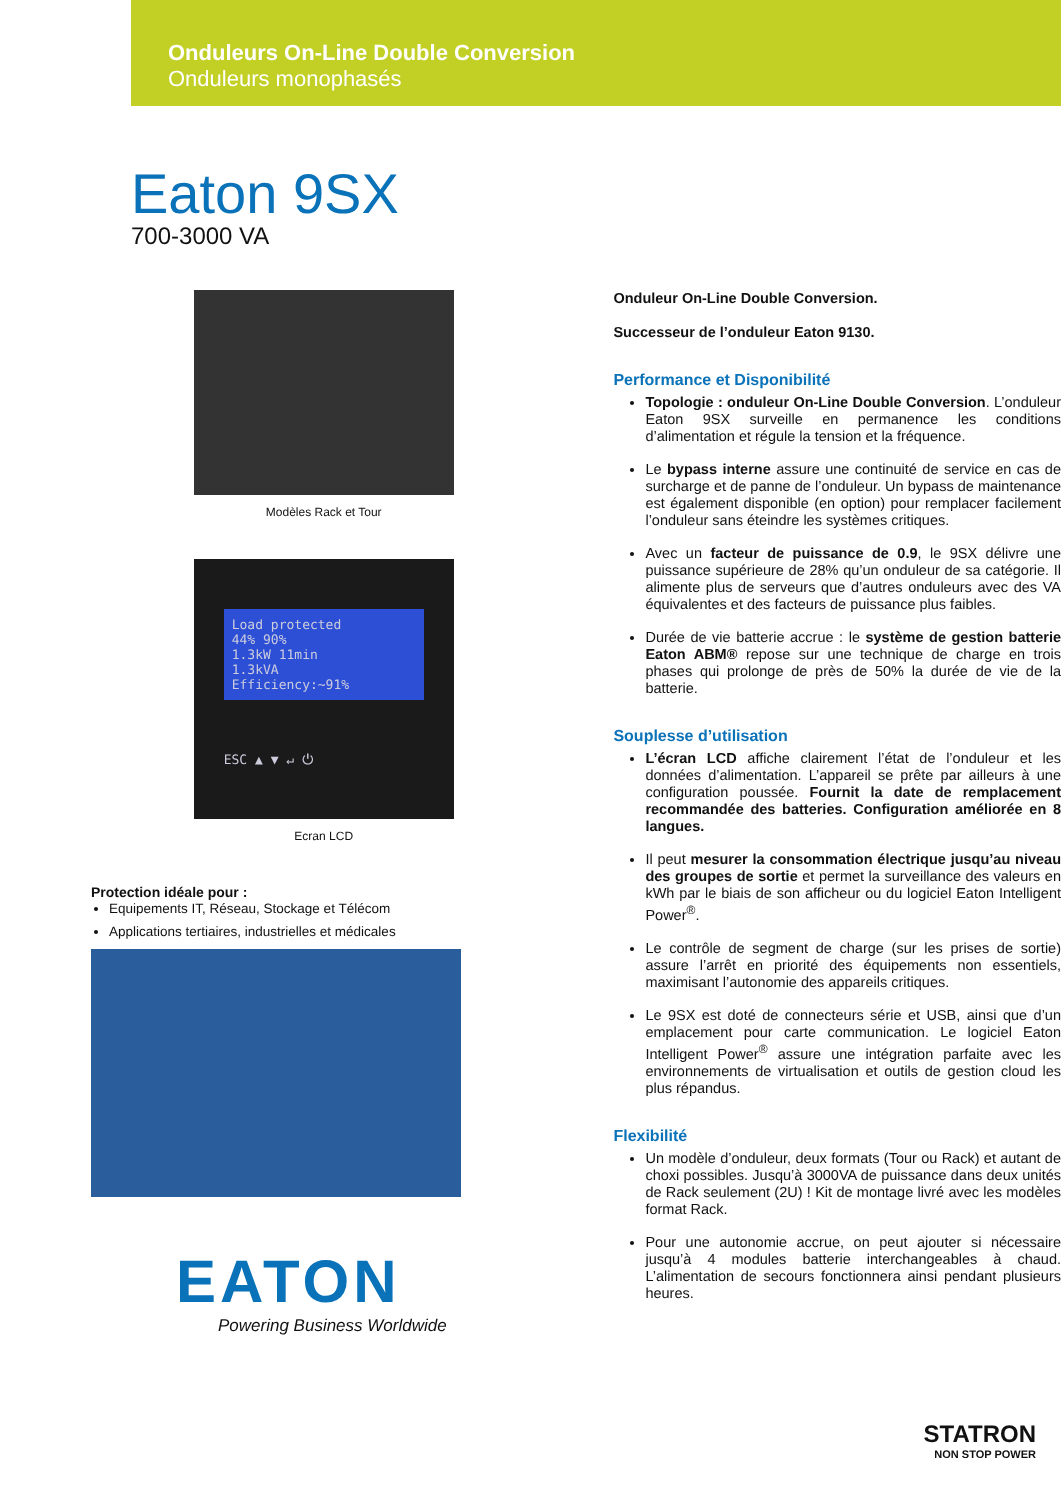Onduleurs On-Line Double Conversion
Onduleurs monophasés
Eaton 9SX
700-3000 VA
Modèles Rack et Tour
Load protected
44% 90%
1.3kW 11min
1.3kVA
Efficiency:~91%
ESC ▲ ▼ ↵ ⏻
Ecran LCD
Protection idéale pour :
Equipements IT, Réseau, Stockage et Télécom
Applications tertiaires, industrielles et médicales
EATON
Powering Business Worldwide
Onduleur On-Line Double Conversion.
Successeur de l’onduleur Eaton 9130.
Performance et Disponibilité
Topologie : onduleur On-Line Double Conversion. L’onduleur Eaton 9SX surveille en permanence les conditions d’alimentation et régule la tension et la fréquence.
Le bypass interne assure une continuité de service en cas de surcharge et de panne de l’onduleur. Un bypass de maintenance est également disponible (en option) pour remplacer facilement l’onduleur sans éteindre les systèmes critiques.
Avec un facteur de puissance de 0.9, le 9SX délivre une puissance supérieure de 28% qu’un onduleur de sa catégorie. Il alimente plus de serveurs que d’autres onduleurs avec des VA équivalentes et des facteurs de puissance plus faibles.
Durée de vie batterie accrue : le système de gestion batterie Eaton ABM® repose sur une technique de charge en trois phases qui prolonge de près de 50% la durée de vie de la batterie.
Souplesse d’utilisation
L’écran LCD affiche clairement l’état de l’onduleur et les données d’alimentation. L’appareil se prête par ailleurs à une configuration poussée. Fournit la date de remplacement recommandée des batteries. Configuration améliorée en 8 langues.
Il peut mesurer la consommation électrique jusqu’au niveau des groupes de sortie et permet la surveillance des valeurs en kWh par le biais de son afficheur ou du logiciel Eaton Intelligent Power<sup>®</sup>.
Le contrôle de segment de charge (sur les prises de sortie) assure l’arrêt en priorité des équipements non essentiels, maximisant l’autonomie des appareils critiques.
Le 9SX est doté de connecteurs série et USB, ainsi que d’un emplacement pour carte communication. Le logiciel Eaton Intelligent Power<sup>®</sup> assure une intégration parfaite avec les environnements de virtualisation et outils de gestion cloud les plus répandus.
Flexibilité
Un modèle d’onduleur, deux formats (Tour ou Rack) et autant de choxi possibles. Jusqu’à 3000VA de puissance dans deux unités de Rack seulement (2U) ! Kit de montage livré avec les modèles format Rack.
Pour une autonomie accrue, on peut ajouter si nécessaire jusqu’à 4 modules batterie interchangeables à chaud. L’alimentation de secours fonctionnera ainsi pendant plusieurs heures.
STATRON
NON STOP POWER